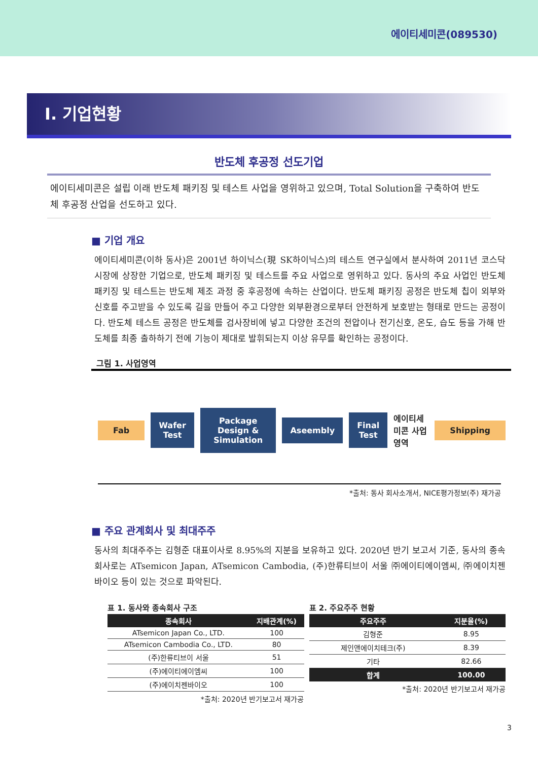에이티세미콘(089530)
Ⅰ. 기업현황
반도체 후공정 선도기업
에이티세미콘은 설립 이래 반도체 패키징 및 테스트 사업을 영위하고 있으며, Total Solution을 구축하여 반도체 후공정 산업을 선도하고 있다.
■ 기업 개요
에이티세미콘(이하 동사)은 2001년 하이닉스(現 SK하이닉스)의 테스트 연구실에서 분사하여 2011년 코스닥 시장에 상장한 기업으로, 반도체 패키징 및 테스트를 주요 사업으로 영위하고 있다. 동사의 주요 사업인 반도체 패키징 및 테스트는 반도체 제조 과정 중 후공정에 속하는 산업이다. 반도체 패키징 공정은 반도체 칩이 외부와 신호를 주고받을 수 있도록 길을 만들어 주고 다양한 외부환경으로부터 안전하게 보호받는 형태로 만드는 공정이다. 반도체 테스트 공정은 반도체를 검사장비에 넣고 다양한 조건의 전압이나 전기신호, 온도, 습도 등을 가해 반도체를 최종 출하하기 전에 기능이 제대로 발휘되는지 이상 유무를 확인하는 공정이다.
그림 1. 사업영역
Fab Wafer Test Package Design & Simulation Aseembly Final Test 에이티세미콘 사업영역 Shipping
*출처: 동사 회사소개서, NICE평가정보(주) 재가공
■ 주요 관계회사 및 최대주주
동사의 최대주주는 김형준 대표이사로 8.95%의 지분을 보유하고 있다. 2020년 반기 보고서 기준, 동사의 종속회사로는 ATsemicon Japan, ATsemicon Cambodia, (주)한류티브이 서울 ㈜에이티에이엠씨, ㈜에이치젠바이오 등이 있는 것으로 파악된다.
표 1. 동사와 종속회사 구조
| 종속회사 | 지배관계(%) |
| --- | --- |
| ATsemicon Japan Co., LTD. | 100 |
| ATsemicon Cambodia Co., LTD. | 80 |
| (주)한류티브이 서울 | 51 |
| (주)에이티에이엠씨 | 100 |
| (주)에이치젠바이오 | 100 |
*출처: 2020년 반기보고서 재가공
표 2. 주요주주 현황
| 주요주주 | 지분율(%) |
| --- | --- |
| 김형준 | 8.95 |
| 제인앤에이치테크(주) | 8.39 |
| 기타 | 82.66 |
| 합계 | 100.00 |
*출처: 2020년 반기보고서 재가공
3